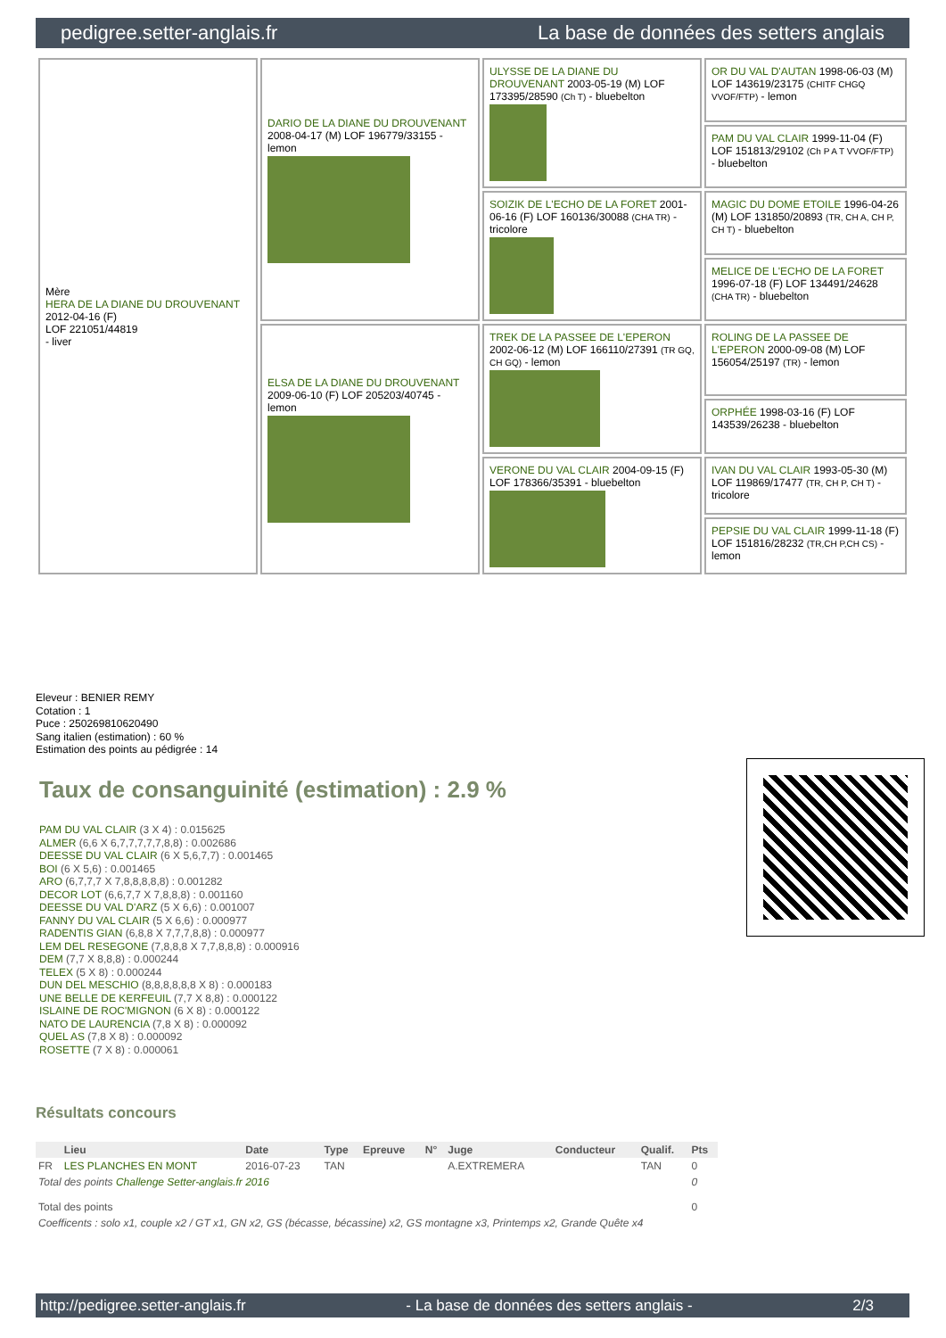pedigree.setter-anglais.fr La base de données des setters anglais
| Mère HERA DE LA DIANE DU DROUVENANT 2012-04-16 (F) LOF 221051/44819 - liver | DARIO DE LA DIANE DU DROUVENANT 2008-04-17 (M) LOF 196779/33155 - lemon | ULYSSE DE LA DIANE DU DROUVENANT 2003-05-19 (M) LOF 173395/28590 (Ch T) - bluebelton | OR DU VAL D'AUTAN 1998-06-03 (M) LOF 143619/23175 (CHITF CHGQ VVOF/FTP) - lemon |
| | | | PAM DU VAL CLAIR 1999-11-04 (F) LOF 151813/29102 (Ch P A T VVOF/FTP) - bluebelton |
| | | SOIZIK DE L'ECHO DE LA FORET 2001-06-16 (F) LOF 160136/30088 (CHA TR) - tricolore | MAGIC DU DOME ETOILE 1996-04-26 (M) LOF 131850/20893 (TR, CH A, CH P, CH T) - bluebelton |
| | | | MELICE DE L'ECHO DE LA FORET 1996-07-18 (F) LOF 134491/24628 (CHA TR) - bluebelton |
| | ELSA DE LA DIANE DU DROUVENANT 2009-06-10 (F) LOF 205203/40745 - lemon | TREK DE LA PASSEE DE L'EPERON 2002-06-12 (M) LOF 166110/27391 (TR GQ, CH GQ) - lemon | ROLING DE LA PASSEE DE L'EPERON 2000-09-08 (M) LOF 156054/25197 (TR) - lemon |
| | | | ORPHÉE 1998-03-16 (F) LOF 143539/26238 - bluebelton |
| | | VERONE DU VAL CLAIR 2004-09-15 (F) LOF 178366/35391 - bluebelton | IVAN DU VAL CLAIR 1993-05-30 (M) LOF 119869/17477 (TR, CH P, CH T) - tricolore |
| | | | PEPSIE DU VAL CLAIR 1999-11-18 (F) LOF 151816/28232 (TR,CH P,CH CS) - lemon |
Eleveur : BENIER REMY
Cotation : 1
Puce : 250269810620490
Sang italien (estimation) : 60 %
Estimation des points au pédigrée : 14
Taux de consanguinité (estimation) : 2.9 %
PAM DU VAL CLAIR (3 X 4) : 0.015625
ALMER (6,6 X 6,7,7,7,7,7,8,8) : 0.002686
DEESSE DU VAL CLAIR (6 X 5,6,7,7) : 0.001465
BOI (6 X 5,6) : 0.001465
ARO (6,7,7,7 X 7,8,8,8,8,8) : 0.001282
DECOR LOT (6,6,7,7 X 7,8,8,8) : 0.001160
DEESSE DU VAL D'ARZ (5 X 6,6) : 0.001007
FANNY DU VAL CLAIR (5 X 6,6) : 0.000977
RADENTIS GIAN (6,8,8 X 7,7,7,8,8) : 0.000977
LEM DEL RESEGONE (7,8,8,8 X 7,7,8,8,8) : 0.000916
DEM (7,7 X 8,8,8) : 0.000244
TELEX (5 X 8) : 0.000244
DUN DEL MESCHIO (8,8,8,8,8,8 X 8) : 0.000183
UNE BELLE DE KERFEUIL (7,7 X 8,8) : 0.000122
ISLAINE DE ROC'MIGNON (6 X 8) : 0.000122
NATO DE LAURENCIA (7,8 X 8) : 0.000092
QUEL AS (7,8 X 8) : 0.000092
ROSETTE (7 X 8) : 0.000061
Résultats concours
| | Lieu | Date | Type | Epreuve | N° | Juge | Conducteur | Qualif. | Pts |
| --- | --- | --- | --- | --- | --- | --- | --- | --- | --- |
| FR | LES PLANCHES EN MONT | 2016-07-23 | TAN | | | A.EXTREMERA | | TAN | 0 |
| Total des points Challenge Setter-anglais.fr 2016 | | | | | | | | | 0 |
| Total des points | | | | | | | | | 0 |
| Coefficents : solo x1, couple x2 / GT x1, GN x2, GS (bécasse, bécassine) x2, GS montagne x3, Printemps x2, Grande Quête x4 | | | | | | | | | |
http://pedigree.setter-anglais.fr - La base de données des setters anglais - 2/3